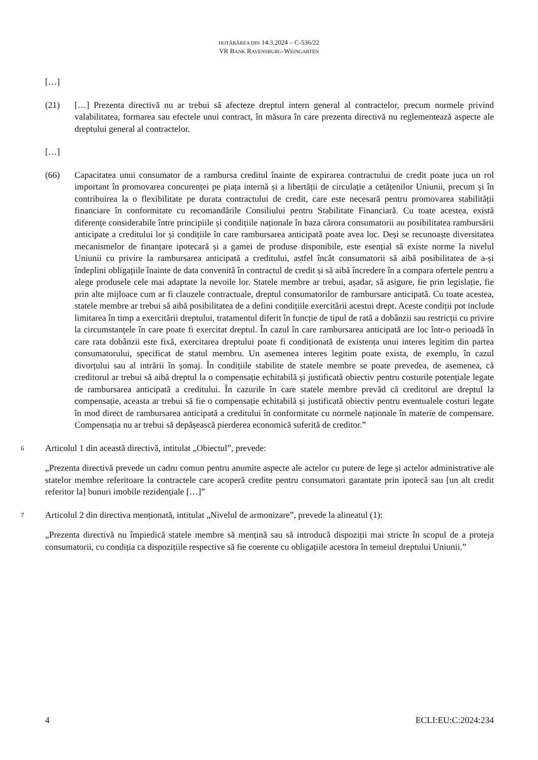HOTĂRÂREA DIN 14.3.2024 – C-536/22
VR BANK RAVENSBURG-WEINGARTEN
[…]
(21) […] Prezenta directivă nu ar trebui să afecteze dreptul intern general al contractelor, precum normele privind valabilitatea, formarea sau efectele unui contract, în măsura în care prezenta directivă nu reglementează aspecte ale dreptului general al contractelor.
[…]
(66) Capacitatea unui consumator de a rambursa creditul înainte de expirarea contractului de credit poate juca un rol important în promovarea concurenței pe piața internă și a libertății de circulație a cetățenilor Uniunii, precum și în contribuirea la o flexibilitate pe durata contractului de credit, care este necesară pentru promovarea stabilității financiare în conformitate cu recomandările Consiliului pentru Stabilitate Financiară. Cu toate acestea, există diferențe considerabile între principiile și condițiile naționale în baza cărora consumatorii au posibilitatea rambursării anticipate a creditului lor și condițiile în care rambursarea anticipată poate avea loc. Deși se recunoaște diversitatea mecanismelor de finanțare ipotecară și a gamei de produse disponibile, este esențial să existe norme la nivelul Uniunii cu privire la rambursarea anticipată a creditului, astfel încât consumatorii să aibă posibilitatea de a-și îndeplini obligațiile înainte de data convenită în contractul de credit și să aibă încredere în a compara ofertele pentru a alege produsele cele mai adaptate la nevoile lor. Statele membre ar trebui, așadar, să asigure, fie prin legislație, fie prin alte mijloace cum ar fi clauzele contractuale, dreptul consumatorilor de rambursare anticipată. Cu toate acestea, statele membre ar trebui să aibă posibilitatea de a defini condițiile exercitării acestui drept. Aceste condiții pot include limitarea în timp a exercitării dreptului, tratamentul diferit în funcție de tipul de rată a dobânzii sau restricții cu privire la circumstanțele în care poate fi exercitat dreptul. În cazul în care rambursarea anticipată are loc într-o perioadă în care rata dobânzii este fixă, exercitarea dreptului poate fi condiționată de existența unui interes legitim din partea consumatorului, specificat de statul membru. Un asemenea interes legitim poate exista, de exemplu, în cazul divorțului sau al intrării în șomaj. În condițiile stabilite de statele membre se poate prevedea, de asemenea, că creditorul ar trebui să aibă dreptul la o compensație echitabilă și justificată obiectiv pentru costurile potențiale legate de rambursarea anticipată a creditului. În cazurile în care statele membre prevăd că creditorul are dreptul la compensație, aceasta ar trebui să fie o compensație echitabilă și justificată obiectiv pentru eventualele costuri legate în mod direct de rambursarea anticipată a creditului în conformitate cu normele naționale în materie de compensare. Compensația nu ar trebui să depășească pierderea economică suferită de creditor.”
6
Articolul 1 din această directivă, intitulat „Obiectul”, prevede:
„Prezenta directivă prevede un cadru comun pentru anumite aspecte ale actelor cu putere de lege și actelor administrative ale statelor membre referitoare la contractele care acoperă credite pentru consumatori garantate prin ipotecă sau [un alt credit referitor la] bunuri imobile rezidențiale […]”
7
Articolul 2 din directiva menționată, intitulat „Nivelul de armonizare”, prevede la alineatul (1):
„Prezenta directivă nu împiedică statele membre să mențină sau să introducă dispoziții mai stricte în scopul de a proteja consumatorii, cu condiția ca dispozițiile respective să fie coerente cu obligațiile acestora în temeiul dreptului Uniunii.”
4 ECLI:EU:C:2024:234